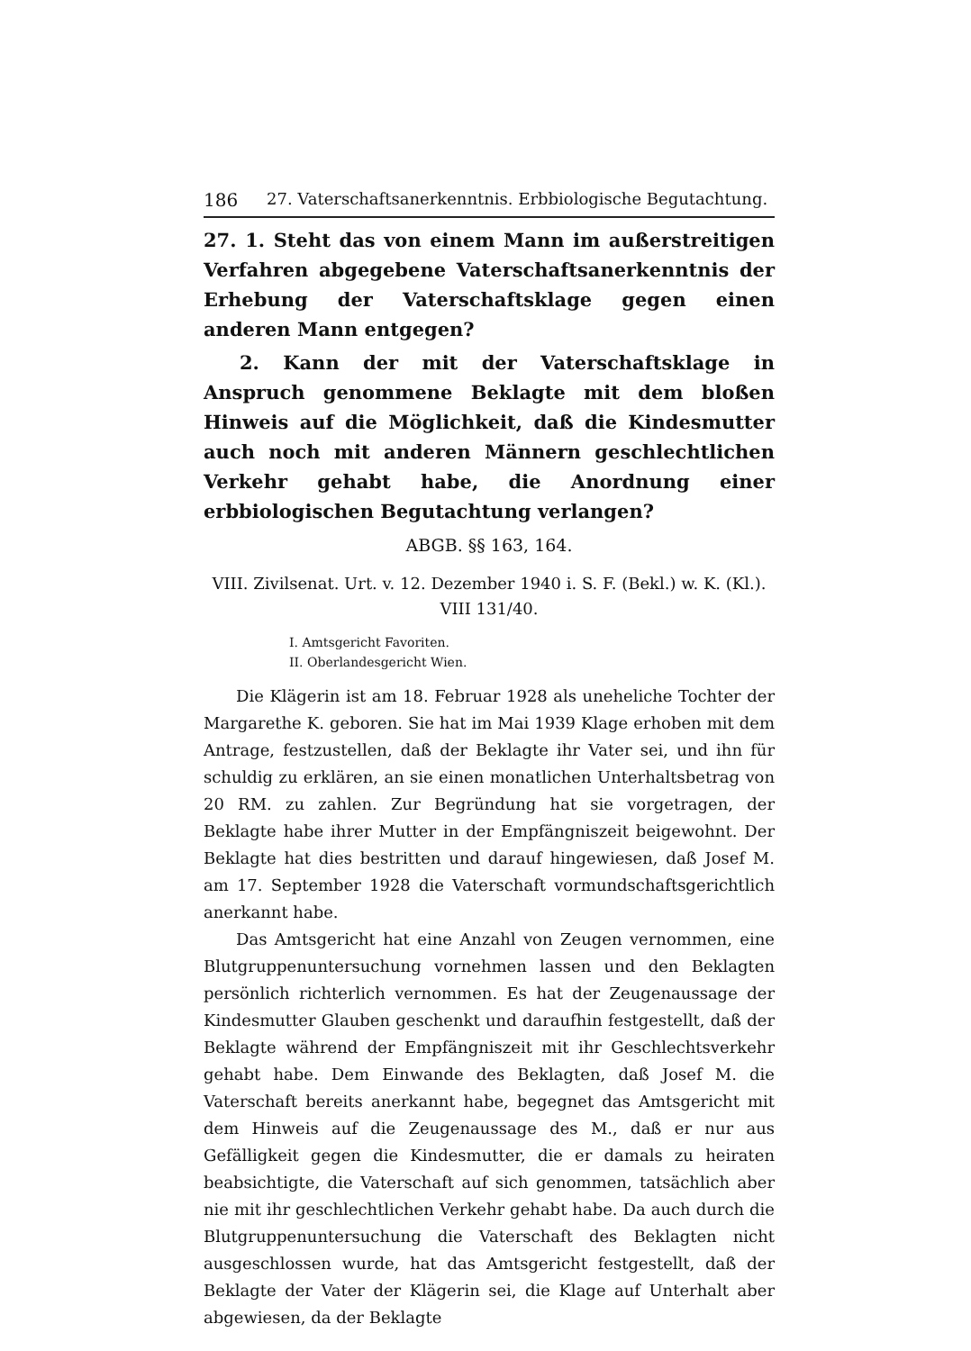186 27. Vaterschaftsanerkenntnis. Erbbiologische Begutachtung.
27. 1. Steht das von einem Mann im außerstreitigen Verfahren abgegebene Vaterschaftsanerkenntnis der Erhebung der Vaterschaftsklage gegen einen anderen Mann entgegen?
2. Kann der mit der Vaterschaftsklage in Anspruch genommene Beklagte mit dem bloßen Hinweis auf die Möglichkeit, daß die Kindesmutter auch noch mit anderen Männern geschlechtlichen Verkehr gehabt habe, die Anordnung einer erbbiologischen Begutachtung verlangen?
ABGB. §§ 163, 164.
VIII. Zivilsenat. Urt. v. 12. Dezember 1940 i. S. F. (Bekl.) w. K. (Kl.). VIII 131/40.
I. Amtsgericht Favoriten.
II. Oberlandesgericht Wien.
Die Klägerin ist am 18. Februar 1928 als uneheliche Tochter der Margarethe K. geboren. Sie hat im Mai 1939 Klage erhoben mit dem Antrage, festzustellen, daß der Beklagte ihr Vater sei, und ihn für schuldig zu erklären, an sie einen monatlichen Unterhaltsbetrag von 20 RM. zu zahlen. Zur Begründung hat sie vorgetragen, der Beklagte habe ihrer Mutter in der Empfängniszeit beigewohnt. Der Beklagte hat dies bestritten und darauf hingewiesen, daß Josef M. am 17. September 1928 die Vaterschaft vormundschaftsgerichtlich anerkannt habe.
Das Amtsgericht hat eine Anzahl von Zeugen vernommen, eine Blutgruppenuntersuchung vornehmen lassen und den Beklagten persönlich richterlich vernommen. Es hat der Zeugenaussage der Kindesmutter Glauben geschenkt und daraufhin festgestellt, daß der Beklagte während der Empfängniszeit mit ihr Geschlechtsverkehr gehabt habe. Dem Einwande des Beklagten, daß Josef M. die Vaterschaft bereits anerkannt habe, begegnet das Amtsgericht mit dem Hinweis auf die Zeugenaussage des M., daß er nur aus Gefälligkeit gegen die Kindesmutter, die er damals zu heiraten beabsichtigte, die Vaterschaft auf sich genommen, tatsächlich aber nie mit ihr geschlechtlichen Verkehr gehabt habe. Da auch durch die Blutgruppenuntersuchung die Vaterschaft des Beklagten nicht ausgeschlossen wurde, hat das Amtsgericht festgestellt, daß der Beklagte der Vater der Klägerin sei, die Klage auf Unterhalt aber abgewiesen, da der Beklagte